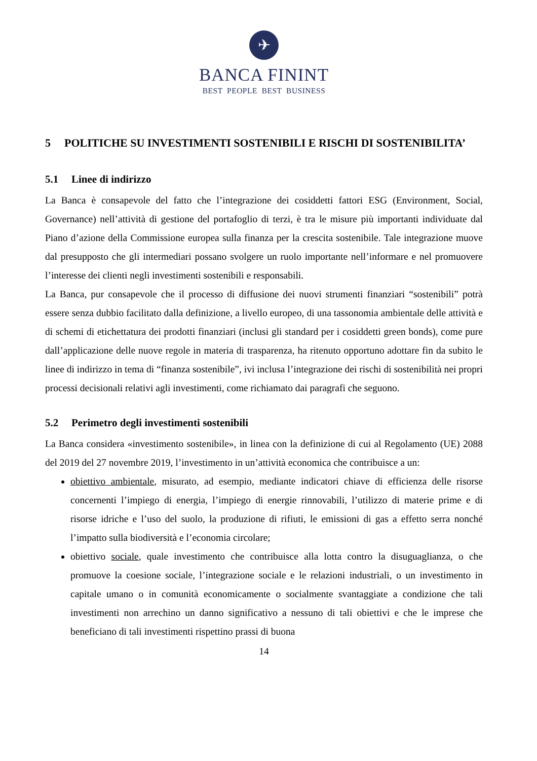✈
BANCA FININT
BEST PEOPLE BEST BUSINESS
5 POLITICHE SU INVESTIMENTI SOSTENIBILI E RISCHI DI SOSTENIBILITA’
5.1 Linee di indirizzo
La Banca è consapevole del fatto che l’integrazione dei cosiddetti fattori ESG (Environment, Social, Governance) nell’attività di gestione del portafoglio di terzi, è tra le misure più importanti individuate dal Piano d’azione della Commissione europea sulla finanza per la crescita sostenibile. Tale integrazione muove dal presupposto che gli intermediari possano svolgere un ruolo importante nell’informare e nel promuovere l’interesse dei clienti negli investimenti sostenibili e responsabili.
La Banca, pur consapevole che il processo di diffusione dei nuovi strumenti finanziari “sostenibili” potrà essere senza dubbio facilitato dalla definizione, a livello europeo, di una tassonomia ambientale delle attività e di schemi di etichettatura dei prodotti finanziari (inclusi gli standard per i cosiddetti green bonds), come pure dall’applicazione delle nuove regole in materia di trasparenza, ha ritenuto opportuno adottare fin da subito le linee di indirizzo in tema di “finanza sostenibile”, ivi inclusa l’integrazione dei rischi di sostenibilità nei propri processi decisionali relativi agli investimenti, come richiamato dai paragrafi che seguono.
5.2 Perimetro degli investimenti sostenibili
La Banca considera «investimento sostenibile», in linea con la definizione di cui al Regolamento (UE) 2088 del 2019 del 27 novembre 2019, l’investimento in un’attività economica che contribuisce a un:
obiettivo ambientale, misurato, ad esempio, mediante indicatori chiave di efficienza delle risorse concernenti l’impiego di energia, l’impiego di energie rinnovabili, l’utilizzo di materie prime e di risorse idriche e l’uso del suolo, la produzione di rifiuti, le emissioni di gas a effetto serra nonché l’impatto sulla biodiversità e l’economia circolare;
obiettivo sociale, quale investimento che contribuisce alla lotta contro la disuguaglianza, o che promuove la coesione sociale, l’integrazione sociale e le relazioni industriali, o un investimento in capitale umano o in comunità economicamente o socialmente svantaggiate a condizione che tali investimenti non arrechino un danno significativo a nessuno di tali obiettivi e che le imprese che beneficiano di tali investimenti rispettino prassi di buona
14